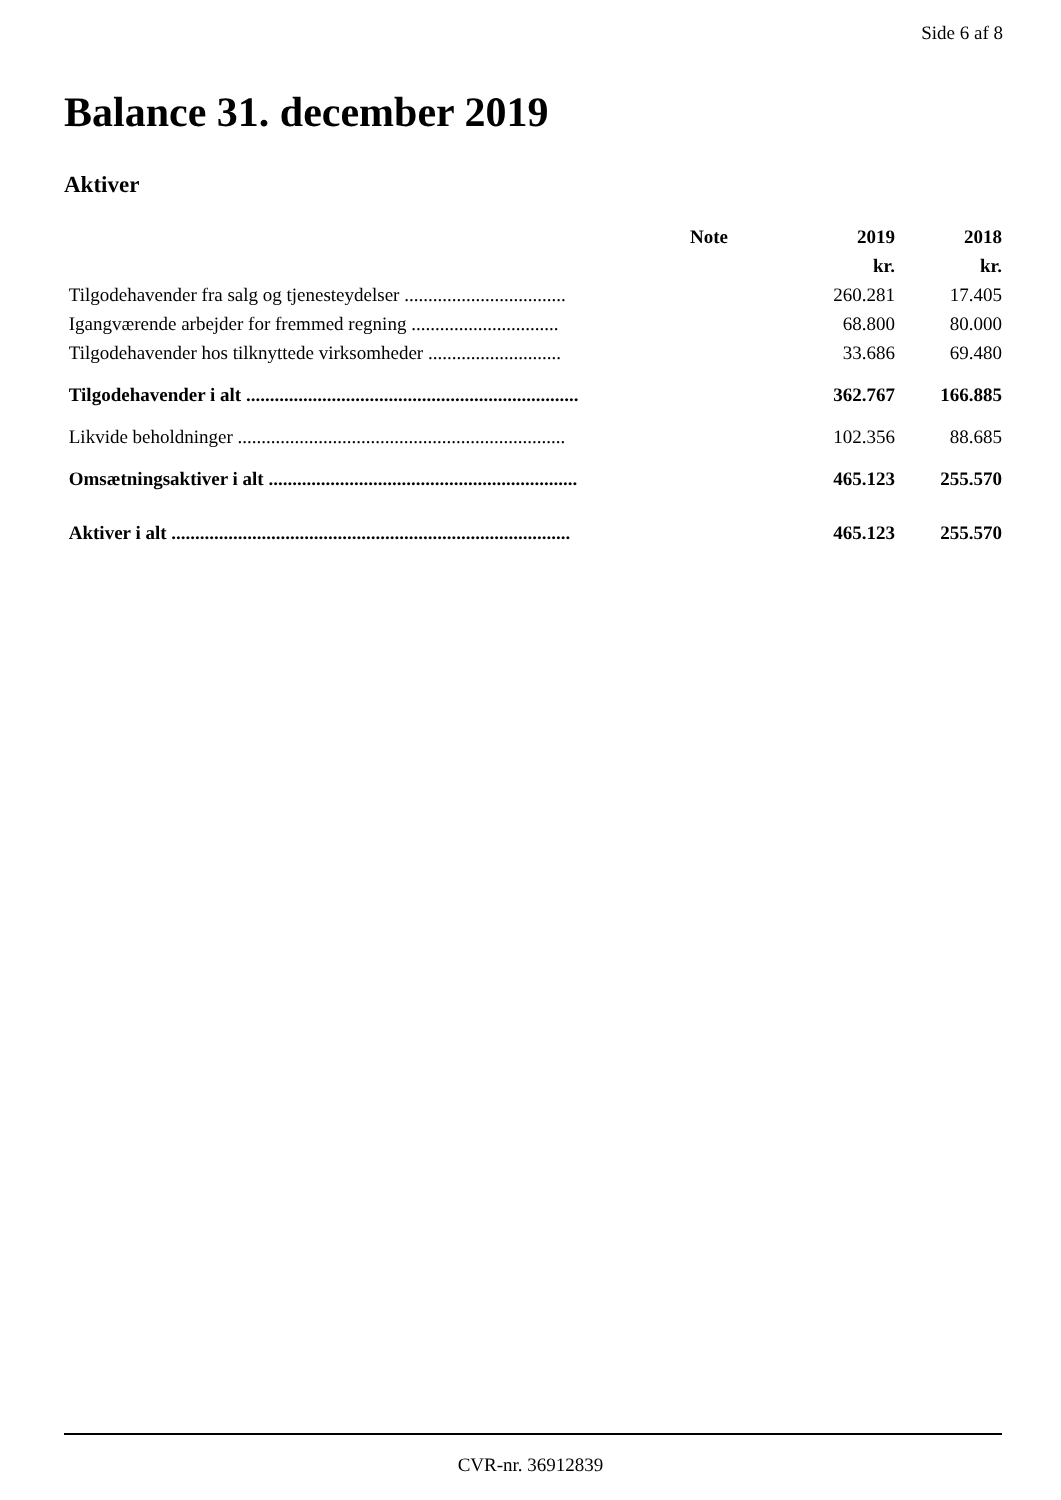Side 6 af 8
Balance 31. december 2019
Aktiver
| | Note | 2019 | 2018 |
| --- | --- | --- | --- |
| | | kr. | kr. |
| Tilgodehavender fra salg og tjenesteydelser .................................. | | 260.281 | 17.405 |
| Igangværende arbejder for fremmed regning ............................... | | 68.800 | 80.000 |
| Tilgodehavender hos tilknyttede virksomheder ............................ | | 33.686 | 69.480 |
| Tilgodehavender i alt ...................................................................... | | 362.767 | 166.885 |
| Likvide beholdninger ..................................................................... | | 102.356 | 88.685 |
| Omsætningsaktiver i alt ................................................................. | | 465.123 | 255.570 |
| Aktiver i alt .................................................................................... | | 465.123 | 255.570 |
CVR-nr. 36912839